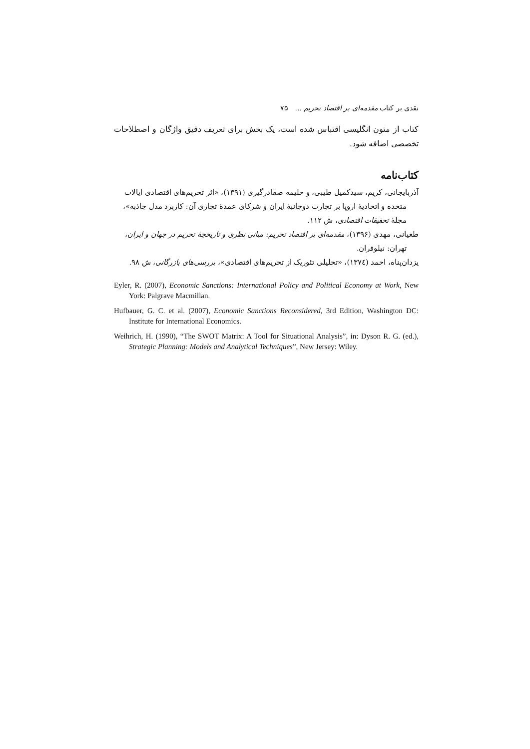نقدی بر کتاب مقدمه‌ای بر اقتصاد تحریم ... ۷۵
کتاب از متون انگلیسی اقتباس شده است، یک بخش برای تعریف دقیق واژگان و اصطلاحات تخصصی اضافه شود.
کتاب‌نامه
آذربایجانی، کریم، سیدکمیل طیبی، و حلیمه صفادرگیری (۱۳۹۱)، «اثر تحریم‌های اقتصادی ایالات متحده و اتحادیهٔ اروپا بر تجارت دوجانبهٔ ایران و شرکای عمدهٔ تجاری آن: کاربرد مدل جاذبه»، مجلهٔ تحقیقات اقتصادی، ش ۱۱۲.
طغیانی، مهدی (۱۳۹۶)، مقدمه‌ای بر اقتصاد تحریم: مبانی نظری و تاریخچهٔ تحریم در جهان و ایران، تهران: نیلوفران.
یزدان‌پناه، احمد (۱۳۷٤)، «تحلیلی تئوریک از تحریم‌های اقتصادی»، بررسی‌های بازرگانی، ش ۹۸.
Eyler, R. (2007), Economic Sanctions: International Policy and Political Economy at Work, New York: Palgrave Macmillan.
Hufbauer, G. C. et al. (2007), Economic Sanctions Reconsidered, 3rd Edition, Washington DC: Institute for International Economics.
Weihrich, H. (1990), “The SWOT Matrix: A Tool for Situational Analysis”, in: Dyson R. G. (ed.), Strategic Planning: Models and Analytical Techniques”, New Jersey: Wiley.